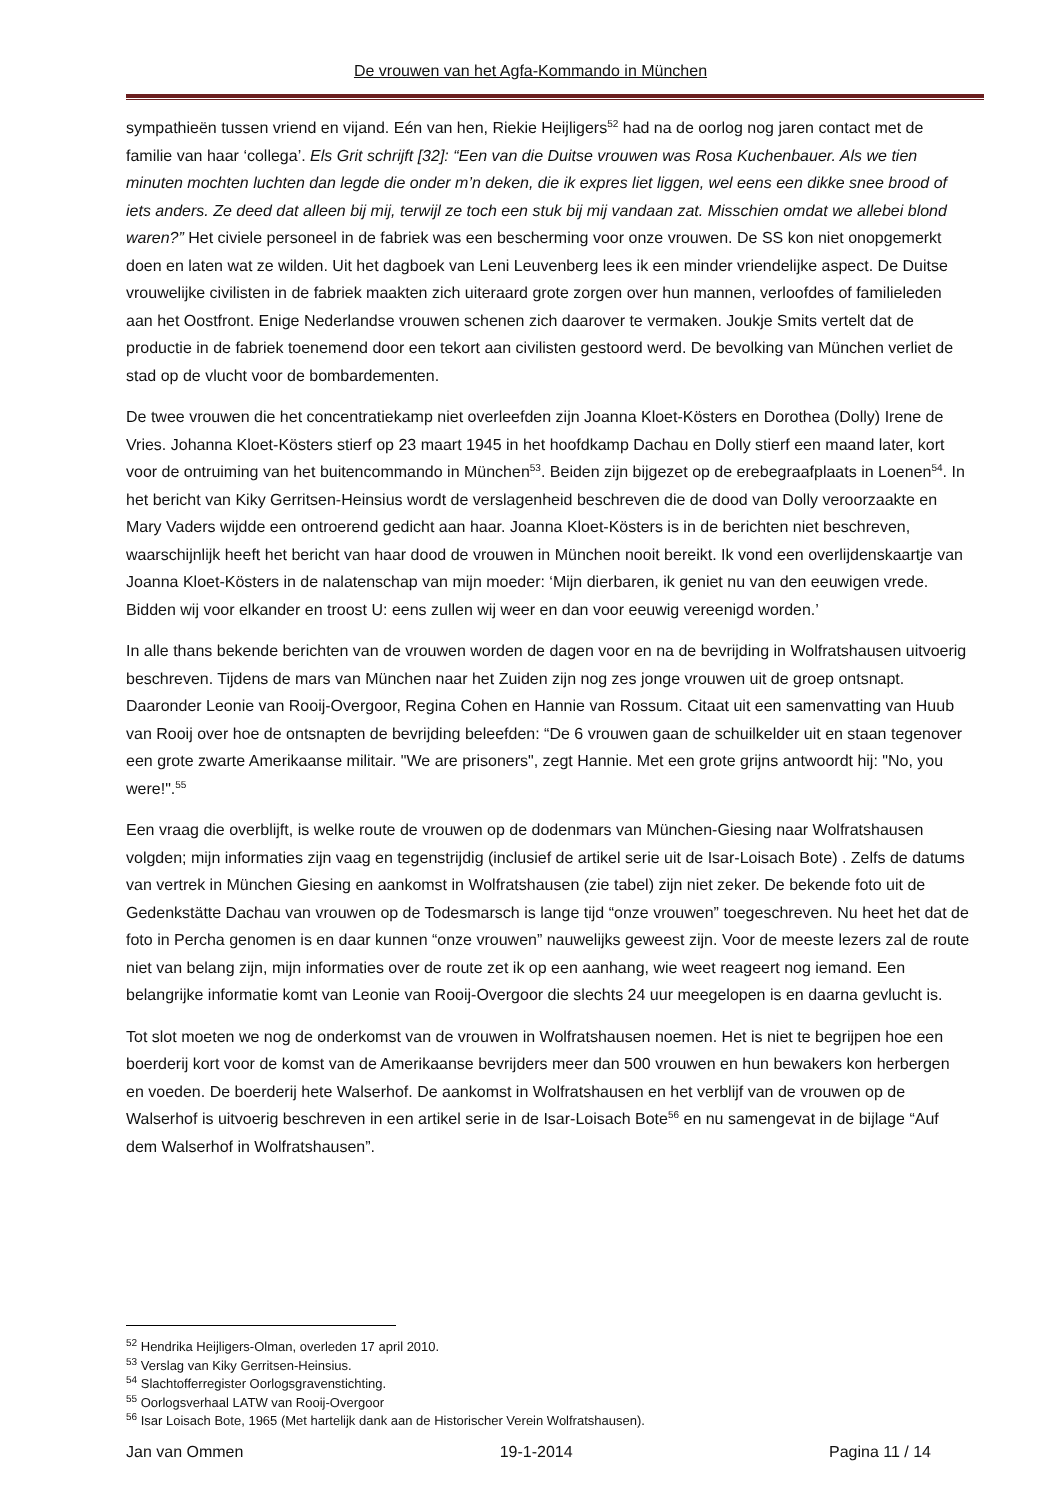De vrouwen van het Agfa-Kommando in München
sympathieën tussen vriend en vijand. Eén van hen, Riekie Heijligers<sup>52</sup> had na de oorlog nog jaren contact met de familie van haar ‘collega’. Els Grit schrijft [32]: “Een van die Duitse vrouwen was Rosa Kuchenbauer. Als we tien minuten mochten luchten dan legde die onder m’n deken, die ik expres liet liggen, wel eens een dikke snee brood of iets anders. Ze deed dat alleen bij mij, terwijl ze toch een stuk bij mij vandaan zat. Misschien omdat we allebei blond waren?” Het civiele personeel in de fabriek was een bescherming voor onze vrouwen. De SS kon niet onopgemerkt doen en laten wat ze wilden. Uit het dagboek van Leni Leuvenberg lees ik een minder vriendelijke aspect. De Duitse vrouwelijke civilisten in de fabriek maakten zich uiteraard grote zorgen over hun mannen, verloofdes of familieleden aan het Oostfront. Enige Nederlandse vrouwen schenen zich daarover te vermaken. Joukje Smits vertelt dat de productie in de fabriek toenemend door een tekort aan civilisten gestoord werd. De bevolking van München verliet de stad op de vlucht voor de bombardementen.
De twee vrouwen die het concentratiekamp niet overleefden zijn Joanna Kloet-Kösters en Dorothea (Dolly) Irene de Vries. Johanna Kloet-Kösters stierf op 23 maart 1945 in het hoofdkamp Dachau en Dolly stierf een maand later, kort voor de ontruiming van het buitencommando in München<sup>53</sup>. Beiden zijn bijgezet op de erebegraafplaats in Loenen<sup>54</sup>. In het bericht van Kiky Gerritsen-Heinsius wordt de verslagenheid beschreven die de dood van Dolly veroorzaakte en Mary Vaders wijdde een ontroerend gedicht aan haar. Joanna Kloet-Kösters is in de berichten niet beschreven, waarschijnlijk heeft het bericht van haar dood de vrouwen in München nooit bereikt. Ik vond een overlijdenskaartje van Joanna Kloet-Kösters in de nalatenschap van mijn moeder: ‘Mijn dierbaren, ik geniet nu van den eeuwigen vrede. Bidden wij voor elkander en troost U: eens zullen wij weer en dan voor eeuwig vereenigd worden.’
In alle thans bekende berichten van de vrouwen worden de dagen voor en na de bevrijding in Wolfratshausen uitvoerig beschreven. Tijdens de mars van München naar het Zuiden zijn nog zes jonge vrouwen uit de groep ontsnapt. Daaronder Leonie van Rooij-Overgoor, Regina Cohen en Hannie van Rossum. Citaat uit een samenvatting van Huub van Rooij over hoe de ontsnapten de bevrijding beleefden: “De 6 vrouwen gaan de schuilkelder uit en staan tegenover een grote zwarte Amerikaanse militair. "We are prisoners", zegt Hannie. Met een grote grijns antwoordt hij: "No, you were!".<sup>55</sup>
Een vraag die overblijft, is welke route de vrouwen op de dodenmars van München-Giesing naar Wolfratshausen volgden; mijn informaties zijn vaag en tegenstrijdig (inclusief de artikel serie uit de Isar-Loisach Bote) . Zelfs de datums van vertrek in München Giesing en aankomst in Wolfratshausen (zie tabel) zijn niet zeker. De bekende foto uit de Gedenkstätte Dachau van vrouwen op de Todesmarsch is lange tijd “onze vrouwen” toegeschreven. Nu heet het dat de foto in Percha genomen is en daar kunnen “onze vrouwen” nauwelijks geweest zijn. Voor de meeste lezers zal de route niet van belang zijn, mijn informaties over de route zet ik op een aanhang, wie weet reageert nog iemand. Een belangrijke informatie komt van Leonie van Rooij-Overgoor die slechts 24 uur meegelopen is en daarna gevlucht is.
Tot slot moeten we nog de onderkomst van de vrouwen in Wolfratshausen noemen. Het is niet te begrijpen hoe een boerderij kort voor de komst van de Amerikaanse bevrijders meer dan 500 vrouwen en hun bewakers kon herbergen en voeden. De boerderij hete Walserhof. De aankomst in Wolfratshausen en het verblijf van de vrouwen op de Walserhof is uitvoerig beschreven in een artikel serie in de Isar-Loisach Bote<sup>56</sup> en nu samengevat in de bijlage “Auf dem Walserhof in Wolfratshausen”.
<sup>52</sup> Hendrika Heijligers-Olman, overleden 17 april 2010.
<sup>53</sup> Verslag van Kiky Gerritsen-Heinsius.
<sup>54</sup> Slachtofferregister Oorlogsgravenstichting.
<sup>55</sup> Oorlogsverhaal LATW van Rooij-Overgoor
<sup>56</sup> Isar Loisach Bote, 1965 (Met hartelijk dank aan de Historischer Verein Wolfratshausen).
Jan van Ommen 19-1-2014 Pagina 11 / 14